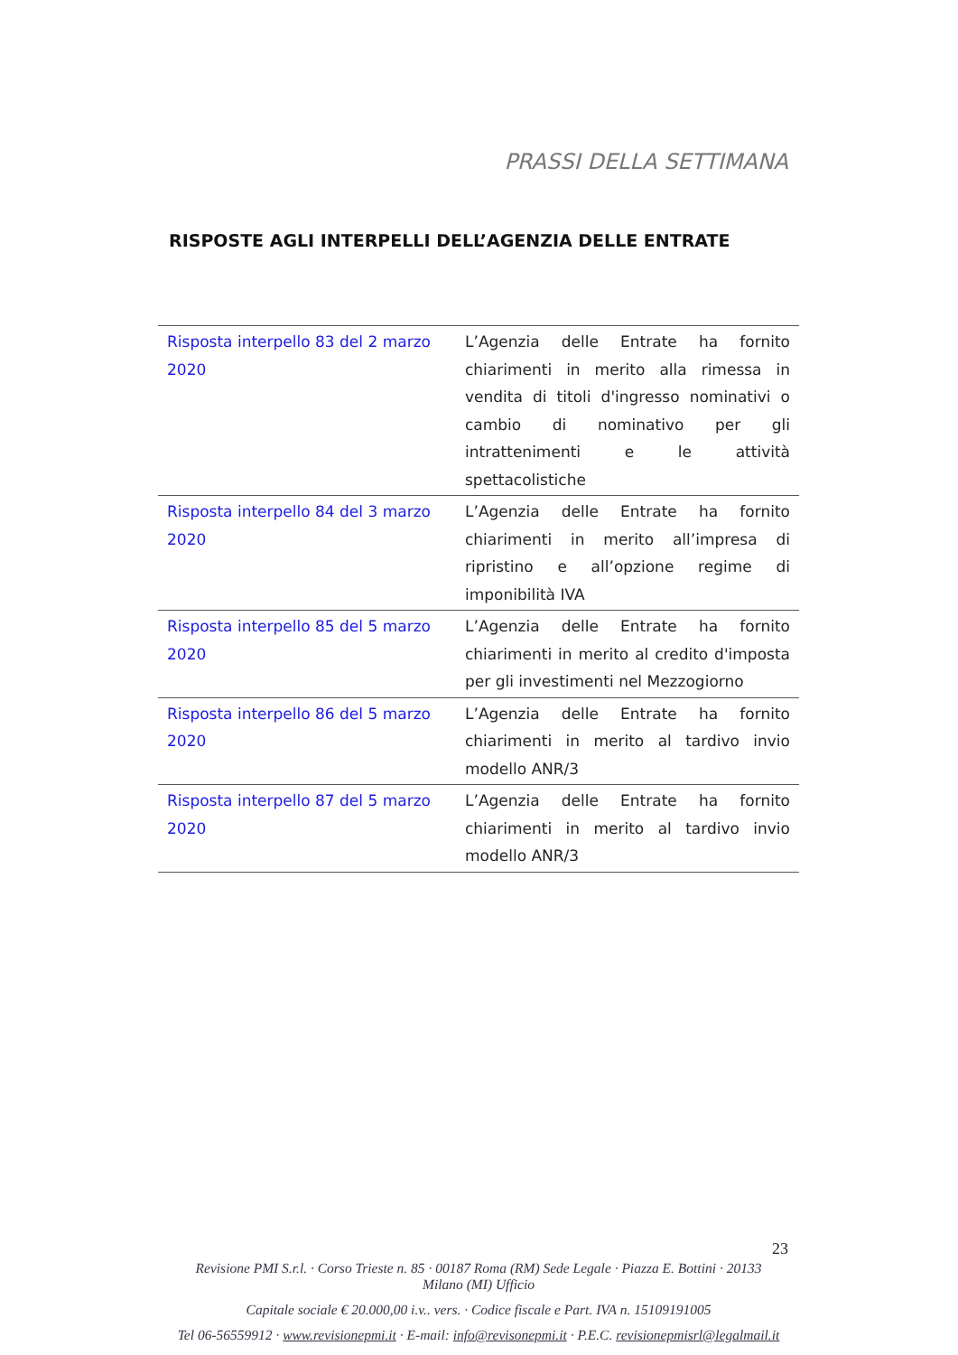PRASSI DELLA SETTIMANA
RISPOSTE AGLI INTERPELLI DELL’AGENZIA DELLE ENTRATE
| Risposta interpello 83 del 2 marzo 2020 | L’Agenzia delle Entrate ha fornito chiarimenti in merito alla rimessa in vendita di titoli d'ingresso nominativi o cambio di nominativo per gli intrattenimenti e le attività spettacolistiche |
| Risposta interpello 84 del 3 marzo 2020 | L’Agenzia delle Entrate ha fornito chiarimenti in merito all’impresa di ripristino e all’opzione regime di imponibilità IVA |
| Risposta interpello 85 del 5 marzo 2020 | L’Agenzia delle Entrate ha fornito chiarimenti in merito al credito d'imposta per gli investimenti nel Mezzogiorno |
| Risposta interpello 86 del 5 marzo 2020 | L’Agenzia delle Entrate ha fornito chiarimenti in merito al tardivo invio modello ANR/3 |
| Risposta interpello 87 del 5 marzo 2020 | L’Agenzia delle Entrate ha fornito chiarimenti in merito al tardivo invio modello ANR/3 |
23
Revisione PMI S.r.l. · Corso Trieste n. 85 · 00187 Roma (RM) Sede Legale · Piazza E. Bottini · 20133
Milano (MI) Ufficio
Capitale sociale € 20.000,00 i.v.. vers. · Codice fiscale e Part. IVA n. 15109191005
Tel 06-56559912 · www.revisionepmi.it · E-mail: info@revisonepmi.it · P.E.C. revisionepmisrl@legalmail.it